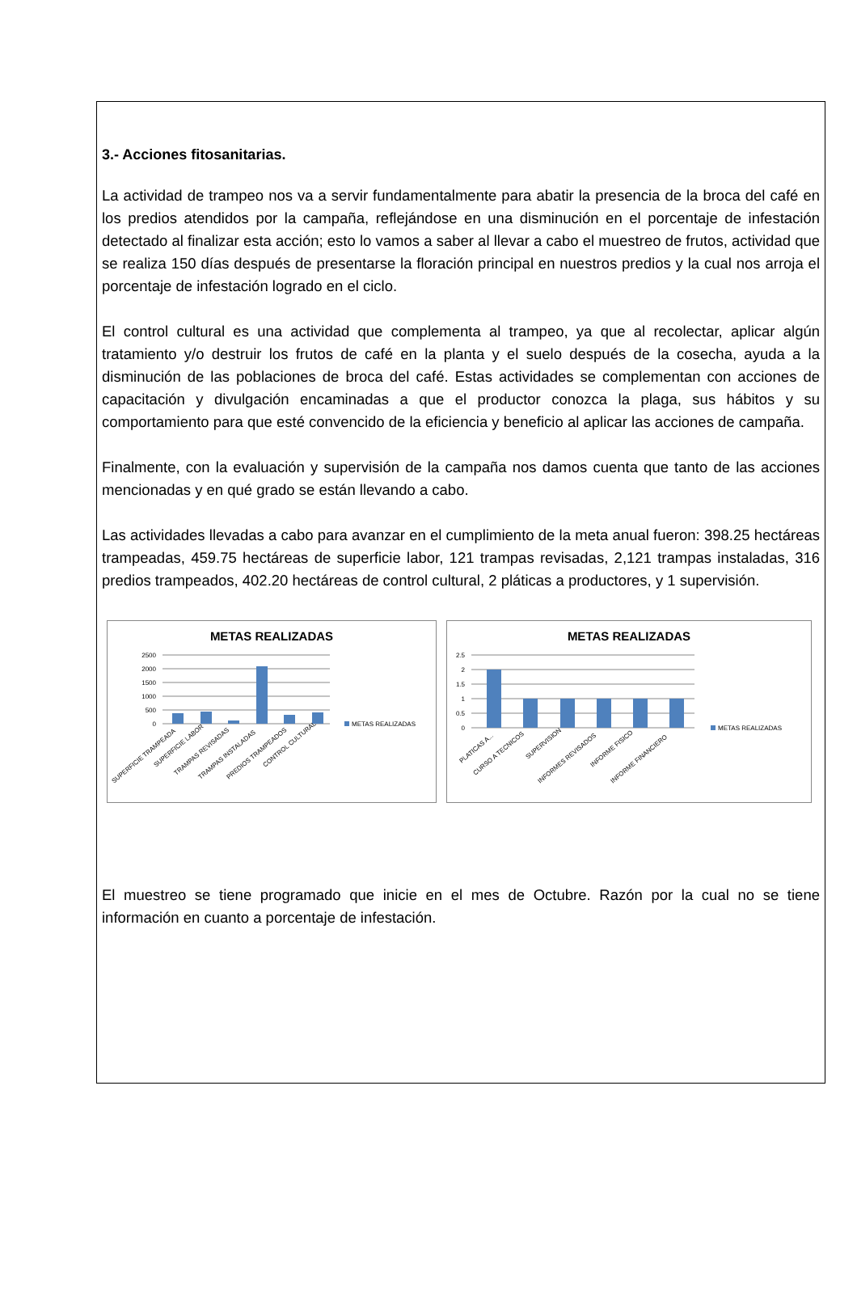3.- Acciones fitosanitarias.
La actividad de trampeo nos va a servir fundamentalmente para abatir la presencia de la broca del café en los predios atendidos por la campaña, reflejándose en una disminución en el porcentaje de infestación detectado al finalizar esta acción; esto lo vamos a saber al llevar a cabo el muestreo de frutos, actividad que se realiza 150 días después de presentarse la floración principal en nuestros predios y la cual nos arroja el porcentaje de infestación logrado en el ciclo.
El control cultural es una actividad que complementa al trampeo, ya que al recolectar, aplicar algún tratamiento y/o destruir los frutos de café en la planta y el suelo después de la cosecha, ayuda a la disminución de las poblaciones de broca del café. Estas actividades se complementan con acciones de capacitación y divulgación encaminadas a que el productor conozca la plaga, sus hábitos y su comportamiento para que esté convencido de la eficiencia y beneficio al aplicar las acciones de campaña.
Finalmente, con la evaluación y supervisión de la campaña nos damos cuenta que tanto de las acciones mencionadas y en qué grado se están llevando a cabo.
Las actividades llevadas a cabo para avanzar en el cumplimiento de la meta anual fueron: 398.25 hectáreas trampeadas, 459.75 hectáreas de superficie labor, 121 trampas revisadas, 2,121 trampas instaladas, 316 predios trampeados, 402.20 hectáreas de control cultural, 2 pláticas a productores, y 1 supervisión.
METAS REALIZADAS
2500
2000
1500
1000
500
0
METAS REALIZADAS
SUPERFICIE TRAMPEADA
SUPERFICIE LABOR
TRAMPAS REVISADAS
TRAMPAS INSTALADAS
PREDIOS TRAMPEADOS
CONTROL CULTURAL
METAS REALIZADAS
2.5
2
1.5
1
0.5
0
METAS REALIZADAS
PLATICAS A...
CURSO A TECNICOS
SUPERVISION
INFORMES REVISADOS
INFORME FISICO
INFORME FINANCIERO
El muestreo se tiene programado que inicie en el mes de Octubre. Razón por la cual no se tiene información en cuanto a porcentaje de infestación.